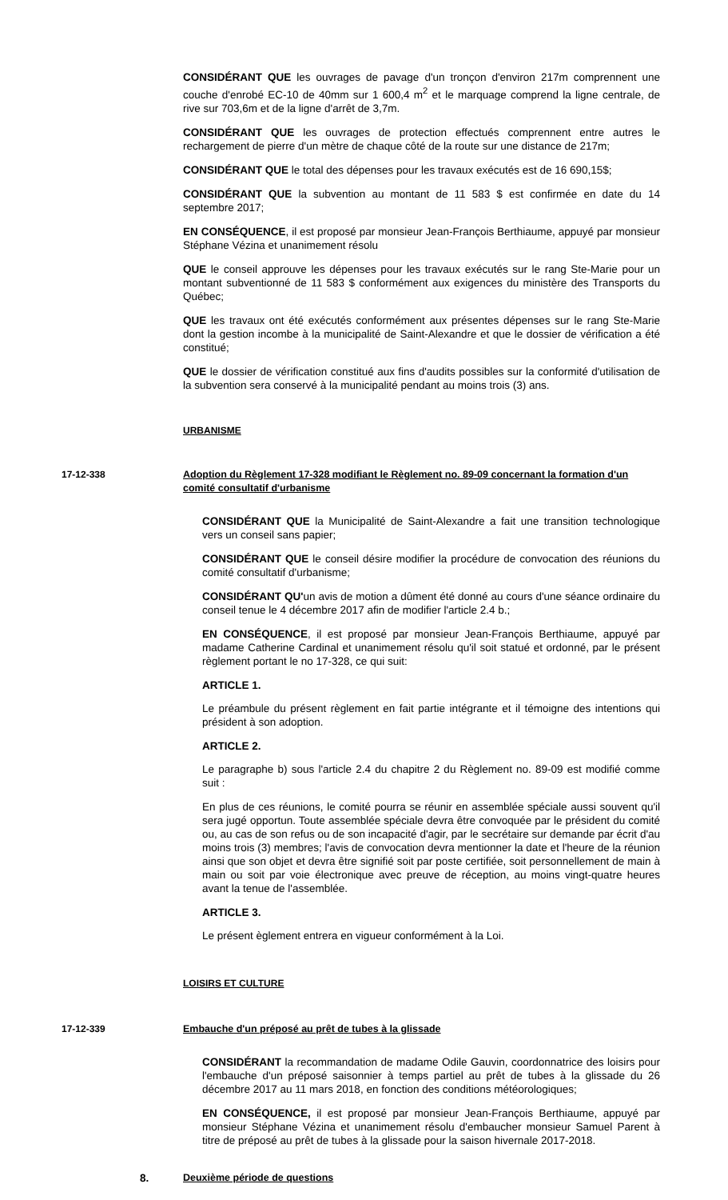CONSIDÉRANT QUE les ouvrages de pavage d'un tronçon d'environ 217m comprennent une couche d'enrobé EC-10 de 40mm sur 1 600,4 m<sup>2</sup> et le marquage comprend la ligne centrale, de rive sur 703,6m et de la ligne d'arrêt de 3,7m.
CONSIDÉRANT QUE les ouvrages de protection effectués comprennent entre autres le rechargement de pierre d'un mètre de chaque côté de la route sur une distance de 217m;
CONSIDÉRANT QUE le total des dépenses pour les travaux exécutés est de 16 690,15$;
CONSIDÉRANT QUE la subvention au montant de 11 583 $ est confirmée en date du 14 septembre 2017;
EN CONSÉQUENCE, il est proposé par monsieur Jean-François Berthiaume, appuyé par monsieur Stéphane Vézina et unanimement résolu
QUE le conseil approuve les dépenses pour les travaux exécutés sur le rang Ste-Marie pour un montant subventionné de 11 583 $ conformément aux exigences du ministère des Transports du Québec;
QUE les travaux ont été exécutés conformément aux présentes dépenses sur le rang Ste-Marie dont la gestion incombe à la municipalité de Saint-Alexandre et que le dossier de vérification a été constitué;
QUE le dossier de vérification constitué aux fins d'audits possibles sur la conformité d'utilisation de la subvention sera conservé à la municipalité pendant au moins trois (3) ans.
URBANISME
17-12-338 Adoption du Règlement 17-328 modifiant le Règlement no. 89-09 concernant la formation d'un comité consultatif d'urbanisme
CONSIDÉRANT QUE la Municipalité de Saint-Alexandre a fait une transition technologique vers un conseil sans papier;
CONSIDÉRANT QUE le conseil désire modifier la procédure de convocation des réunions du comité consultatif d'urbanisme;
CONSIDÉRANT QU'un avis de motion a dûment été donné au cours d'une séance ordinaire du conseil tenue le 4 décembre 2017 afin de modifier l'article 2.4 b.;
EN CONSÉQUENCE, il est proposé par monsieur Jean-François Berthiaume, appuyé par madame Catherine Cardinal et unanimement résolu qu'il soit statué et ordonné, par le présent règlement portant le no 17-328, ce qui suit:
ARTICLE 1.
Le préambule du présent règlement en fait partie intégrante et il témoigne des intentions qui président à son adoption.
ARTICLE 2.
Le paragraphe b) sous l'article 2.4 du chapitre 2 du Règlement no. 89-09 est modifié comme suit :
En plus de ces réunions, le comité pourra se réunir en assemblée spéciale aussi souvent qu'il sera jugé opportun. Toute assemblée spéciale devra être convoquée par le président du comité ou, au cas de son refus ou de son incapacité d'agir, par le secrétaire sur demande par écrit d'au moins trois (3) membres; l'avis de convocation devra mentionner la date et l'heure de la réunion ainsi que son objet et devra être signifié soit par poste certifiée, soit personnellement de main à main ou soit par voie électronique avec preuve de réception, au moins vingt-quatre heures avant la tenue de l'assemblée.
ARTICLE 3.
Le présent èglement entrera en vigueur conformément à la Loi.
LOISIRS ET CULTURE
17-12-339 Embauche d'un préposé au prêt de tubes à la glissade
CONSIDÉRANT la recommandation de madame Odile Gauvin, coordonnatrice des loisirs pour l'embauche d'un préposé saisonnier à temps partiel au prêt de tubes à la glissade du 26 décembre 2017 au 11 mars 2018, en fonction des conditions météorologiques;
EN CONSÉQUENCE, il est proposé par monsieur Jean-François Berthiaume, appuyé par monsieur Stéphane Vézina et unanimement résolu d'embaucher monsieur Samuel Parent à titre de préposé au prêt de tubes à la glissade pour la saison hivernale 2017-2018.
8. Deuxième période de questions